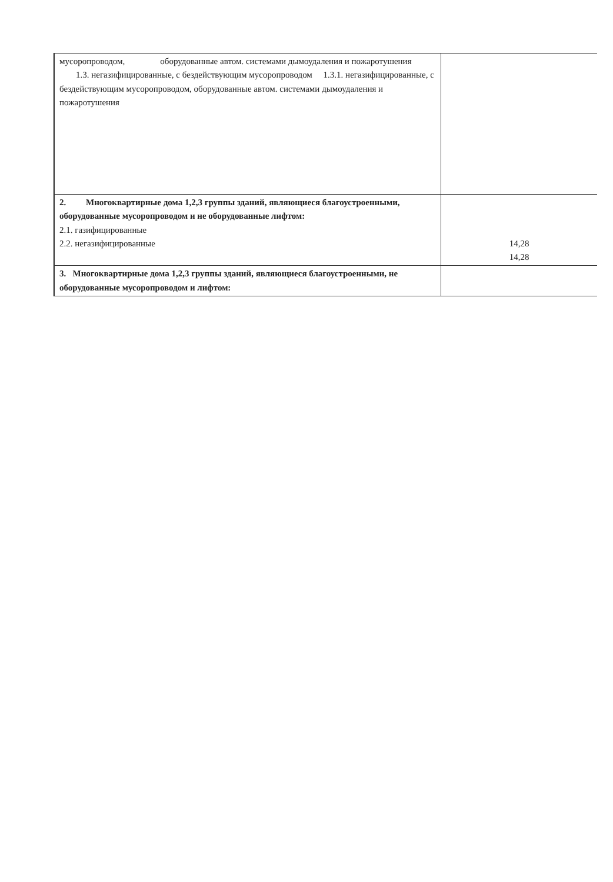| мусоропроводом, оборудованные автом. системами дымоудаления и пожаротушения 1.3. негазифицированные, с бездействующим мусоропроводом 1.3.1. негазифицированные, с бездействующим мусоропроводом, оборудованные автом. системами дымоудаления и пожаротушения | |
| 2. Многоквартирные дома 1,2,3 группы зданий, являющиеся благоустроенными, оборудованные мусоропроводом и не оборудованные лифтом: 2.1. газифицированные 2.2. негазифицированные | 14,28 14,28 |
| 3. Многоквартирные дома 1,2,3 группы зданий, являющиеся благоустроенными, не оборудованные мусоропроводом и лифтом: | |